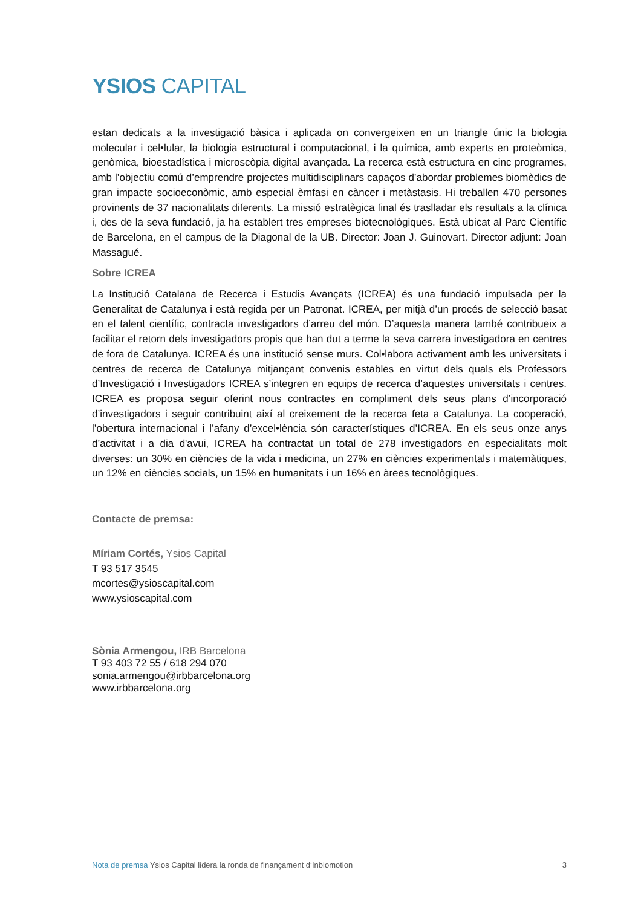YSIOS CAPITAL
estan dedicats a la investigació bàsica i aplicada on convergeixen en un triangle únic la biologia molecular i cel•lular, la biologia estructural i computacional, i la química, amb experts en proteòmica, genòmica, bioestadística i microscòpia digital avançada. La recerca està estructura en cinc programes, amb l’objectiu comú d’emprendre projectes multidisciplinars capaços d’abordar problemes biomèdics de gran impacte socioeconòmic, amb especial èmfasi en càncer i metàstasis. Hi treballen 470 persones provinents de 37 nacionalitats diferents. La missió estratègica final és traslladar els resultats a la clínica i, des de la seva fundació, ja ha establert tres empreses biotecnològiques. Està ubicat al Parc Científic de Barcelona, en el campus de la Diagonal de la UB. Director: Joan J. Guinovart. Director adjunt: Joan Massagué.
Sobre ICREA
La Institució Catalana de Recerca i Estudis Avançats (ICREA) és una fundació impulsada per la Generalitat de Catalunya i està regida per un Patronat. ICREA, per mitjà d’un procés de selecció basat en el talent científic, contracta investigadors d’arreu del món. D’aquesta manera també contribueix a facilitar el retorn dels investigadors propis que han dut a terme la seva carrera investigadora en centres de fora de Catalunya. ICREA és una institució sense murs. Col•labora activament amb les universitats i centres de recerca de Catalunya mitjançant convenis estables en virtut dels quals els Professors d’Investigació i Investigadors ICREA s’integren en equips de recerca d’aquestes universitats i centres. ICREA es proposa seguir oferint nous contractes en compliment dels seus plans d’incorporació d’investigadors i seguir contribuint així al creixement de la recerca feta a Catalunya. La cooperació, l’obertura internacional i l’afany d’excel•lència són característiques d’ICREA. En els seus onze anys d’activitat i a dia d'avui, ICREA ha contractat un total de 278 investigadors en especialitats molt diverses: un 30% en ciències de la vida i medicina, un 27% en ciències experimentals i matemàtiques, un 12% en ciències socials, un 15% en humanitats i un 16% en àrees tecnològiques.
Contacte de premsa:
Míriam Cortés, Ysios Capital
T 93 517 3545
mcortes@ysioscapital.com
www.ysioscapital.com
Sònia Armengou, IRB Barcelona
T 93 403 72 55 / 618 294 070
sonia.armengou@irbbarcelona.org
www.irbbarcelona.org
Nota de premsa Ysios Capital lidera la ronda de finançament d‘Inbiomotion
3